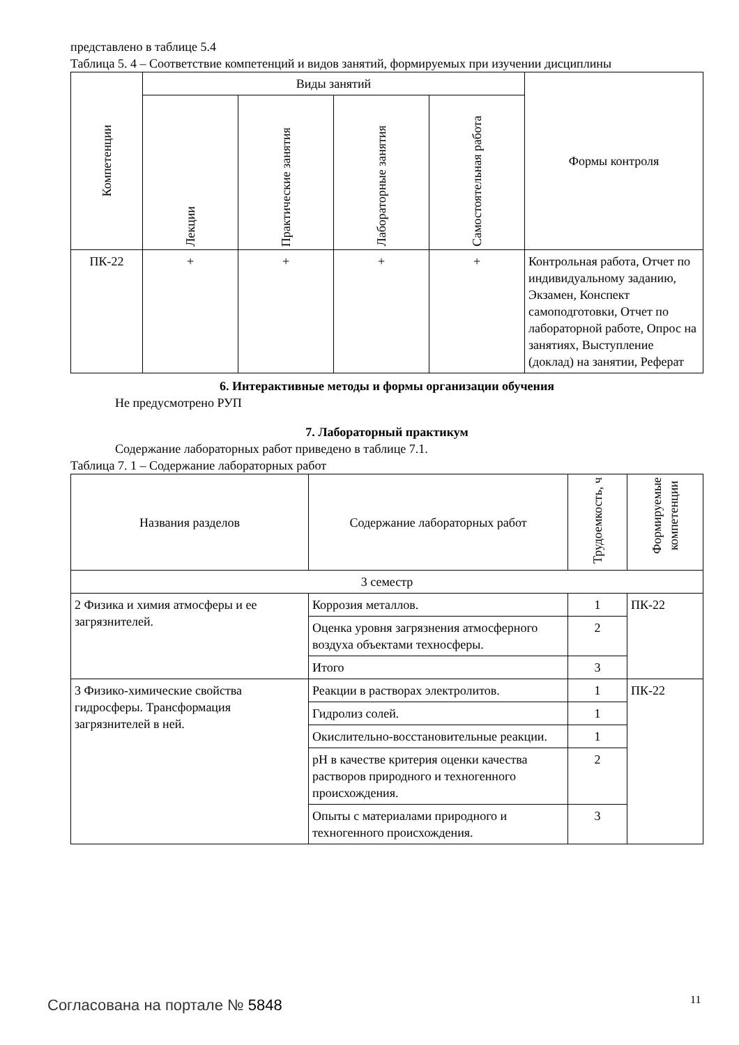представлено в таблице 5.4
Таблица 5. 4 – Соответствие компетенций и видов занятий, формируемых при изучении дисциплины
| Компетенции | Виды занятий | | | | Формы контроля |
| --- | --- | --- | --- | --- | --- |
| | Лекции | Практические занятия | Лабораторные занятия | Самостоятельная работа | |
| ПК-22 | + | + | + | + | Контрольная работа, Отчет по индивидуальному заданию, Экзамен, Конспект самоподготовки, Отчет по лабораторной работе, Опрос на занятиях, Выступление (доклад) на занятии, Реферат |
6. Интерактивные методы и формы организации обучения
Не предусмотрено РУП
7. Лабораторный практикум
Содержание лабораторных работ приведено в таблице 7.1.
Таблица 7. 1 – Содержание лабораторных работ
| Названия разделов | Содержание лабораторных работ | Трудоемкость, ч | Формируемые компетенции |
| --- | --- | --- | --- |
| 3 семестр | | | |
| 2 Физика и химия атмосферы и ее загрязнителей. | Коррозия металлов. | 1 | ПК-22 |
| | Оценка уровня загрязнения атмосферного воздуха объектами техносферы. | 2 | |
| | Итого | 3 | |
| 3 Физико-химические свойства гидросферы. Трансформация загрязнителей в ней. | Реакции в растворах электролитов. | 1 | ПК-22 |
| | Гидролиз солей. | 1 | |
| | Окислительно-восстановительные реакции. | 1 | |
| | pH в качестве критерия оценки качества растворов природного и техногенного происхождения. | 2 | |
| | Опыты с материалами природного и техногенного происхождения. | 3 | |
Согласована на портале № 5848 11